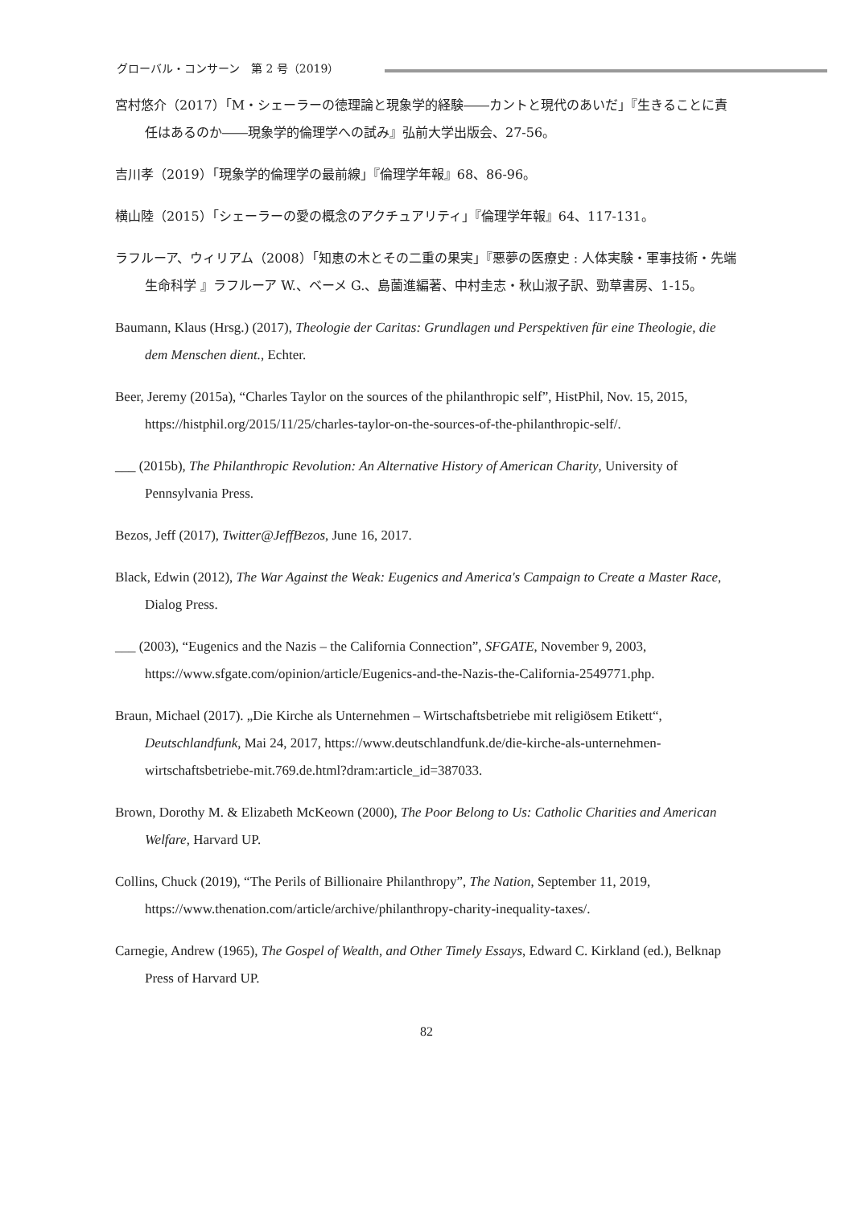グローバル・コンサーン　第 2 号（2019）
宮村悠介（2017）「M・シェーラーの徳理論と現象学的経験――カントと現代のあいだ」『生きることに責任はあるのか――現象学的倫理学への試み』弘前大学出版会、27-56。
吉川孝（2019）「現象学的倫理学の最前線」『倫理学年報』68、86-96。
横山陸（2015）「シェーラーの愛の概念のアクチュアリティ」『倫理学年報』64、117-131。
ラフルーア、ウィリアム（2008）「知恵の木とその二重の果実」『悪夢の医療史 : 人体実験・軍事技術・先端生命科学 』ラフルーア W.、ベーメ G.、島薗進編著、中村圭志・秋山淑子訳、勁草書房、1-15。
Baumann, Klaus (Hrsg.) (2017), Theologie der Caritas: Grundlagen und Perspektiven für eine Theologie, die dem Menschen dient., Echter.
Beer, Jeremy (2015a), “Charles Taylor on the sources of the philanthropic self”, HistPhil, Nov. 15, 2015, https://histphil.org/2015/11/25/charles-taylor-on-the-sources-of-the-philanthropic-self/.
___ (2015b), The Philanthropic Revolution: An Alternative History of American Charity, University of Pennsylvania Press.
Bezos, Jeff (2017), Twitter@JeffBezos, June 16, 2017.
Black, Edwin (2012), The War Against the Weak: Eugenics and America's Campaign to Create a Master Race, Dialog Press.
___ (2003), “Eugenics and the Nazis – the California Connection”, SFGATE, November 9, 2003, https://www.sfgate.com/opinion/article/Eugenics-and-the-Nazis-the-California-2549771.php.
Braun, Michael (2017). „Die Kirche als Unternehmen – Wirtschaftsbetriebe mit religiösem Etikett“, Deutschlandfunk, Mai 24, 2017, https://www.deutschlandfunk.de/die-kirche-als-unternehmen-wirtschaftsbetriebe-mit.769.de.html?dram:article_id=387033.
Brown, Dorothy M. & Elizabeth McKeown (2000), The Poor Belong to Us: Catholic Charities and American Welfare, Harvard UP.
Collins, Chuck (2019), “The Perils of Billionaire Philanthropy”, The Nation, September 11, 2019, https://www.thenation.com/article/archive/philanthropy-charity-inequality-taxes/.
Carnegie, Andrew (1965), The Gospel of Wealth, and Other Timely Essays, Edward C. Kirkland (ed.), Belknap Press of Harvard UP.
82